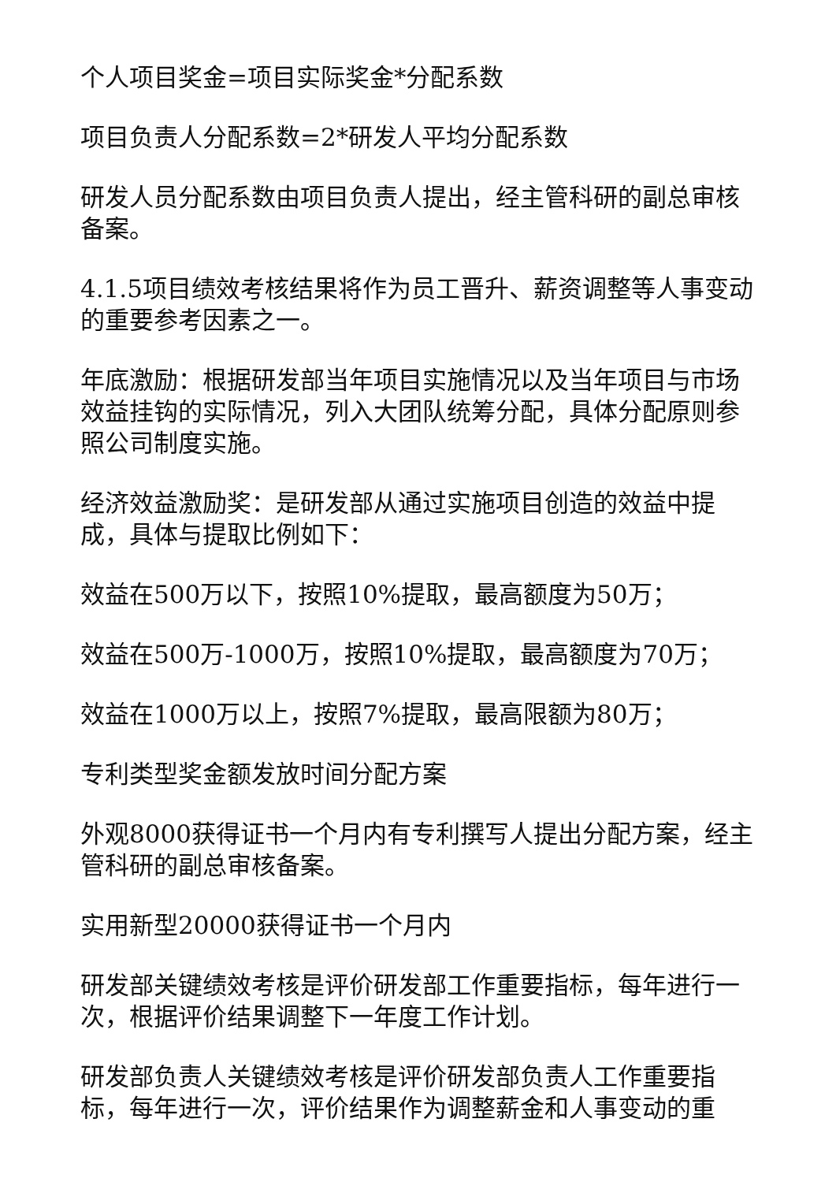个人项目奖金=项目实际奖金*分配系数
项目负责人分配系数=2*研发人平均分配系数
研发人员分配系数由项目负责人提出，经主管科研的副总审核备案。
4.1.5项目绩效考核结果将作为员工晋升、薪资调整等人事变动的重要参考因素之一。
年底激励：根据研发部当年项目实施情况以及当年项目与市场效益挂钩的实际情况，列入大团队统筹分配，具体分配原则参照公司制度实施。
经济效益激励奖：是研发部从通过实施项目创造的效益中提成，具体与提取比例如下：
效益在500万以下，按照10%提取，最高额度为50万；
效益在500万-1000万，按照10%提取，最高额度为70万；
效益在1000万以上，按照7%提取，最高限额为80万；
专利类型奖金额发放时间分配方案
外观8000获得证书一个月内有专利撰写人提出分配方案，经主管科研的副总审核备案。
实用新型20000获得证书一个月内
研发部关键绩效考核是评价研发部工作重要指标，每年进行一次，根据评价结果调整下一年度工作计划。
研发部负责人关键绩效考核是评价研发部负责人工作重要指标，每年进行一次，评价结果作为调整薪金和人事变动的重